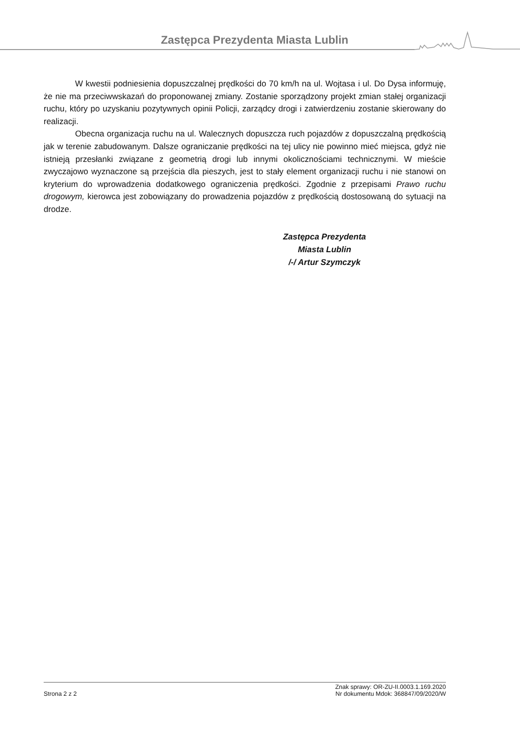Zastępca Prezydenta Miasta Lublin
W kwestii podniesienia dopuszczalnej prędkości do 70 km/h na ul. Wojtasa i ul. Do Dysa informuję, że nie ma przeciwwskazań do proponowanej zmiany. Zostanie sporządzony projekt zmian stałej organizacji ruchu, który po uzyskaniu pozytywnych opinii Policji, zarządcy drogi i zatwierdzeniu zostanie skierowany do realizacji.
Obecna organizacja ruchu na ul. Walecznych dopuszcza ruch pojazdów z dopuszczalną prędkością jak w terenie zabudowanym. Dalsze ograniczanie prędkości na tej ulicy nie powinno mieć miejsca, gdyż nie istnieją przesłanki związane z geometrią drogi lub innymi okolicznościami technicznymi. W mieście zwyczajowo wyznaczone są przejścia dla pieszych, jest to stały element organizacji ruchu i nie stanowi on kryterium do wprowadzenia dodatkowego ograniczenia prędkości. Zgodnie z przepisami Prawo ruchu drogowym, kierowca jest zobowiązany do prowadzenia pojazdów z prędkością dostosowaną do sytuacji na drodze.
Zastępca Prezydenta
Miasta Lublin
/-/ Artur Szymczyk
Strona 2 z 2
Znak sprawy: OR-ZU-II.0003.1.169.2020
Nr dokumentu Mdok: 368847/09/2020/W